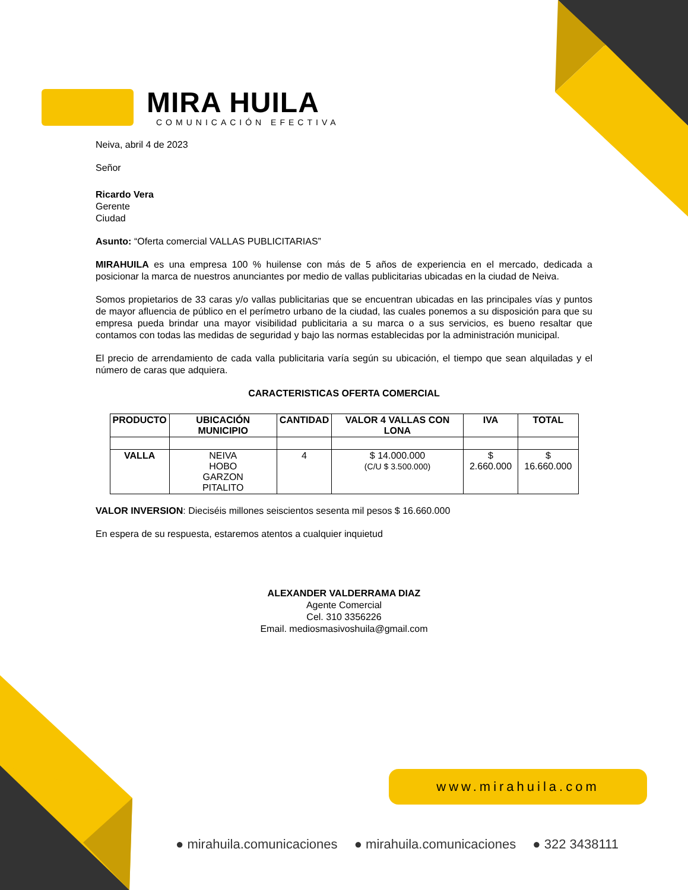MIRA HUILA
COMUNICACIÓN EFECTIVA
Neiva, abril 4 de 2023
Señor
Ricardo Vera
Gerente
Ciudad
Asunto: “Oferta comercial VALLAS PUBLICITARIAS”
MIRAHUILA es una empresa 100 % huilense con más de 5 años de experiencia en el mercado, dedicada a posicionar la marca de nuestros anunciantes por medio de vallas publicitarias ubicadas en la ciudad de Neiva.
Somos propietarios de 33 caras y/o vallas publicitarias que se encuentran ubicadas en las principales vías y puntos de mayor afluencia de público en el perímetro urbano de la ciudad, las cuales ponemos a su disposición para que su empresa pueda brindar una mayor visibilidad publicitaria a su marca o a sus servicios, es bueno resaltar que contamos con todas las medidas de seguridad y bajo las normas establecidas por la administración municipal.
El precio de arrendamiento de cada valla publicitaria varía según su ubicación, el tiempo que sean alquiladas y el número de caras que adquiera.
CARACTERISTICAS OFERTA COMERCIAL
| PRODUCTO | UBICACIÓN MUNICIPIO | CANTIDAD | VALOR 4 VALLAS CON LONA | IVA | TOTAL |
| --- | --- | --- | --- | --- | --- |
| VALLA | NEIVA HOBO GARZON PITALITO | 4 | $ 14.000.000 (C/U $ 3.500.000) | $ 2.660.000 | $ 16.660.000 |
VALOR INVERSION: Dieciséis millones seiscientos sesenta mil pesos $ 16.660.000
En espera de su respuesta, estaremos atentos a cualquier inquietud
ALEXANDER VALDERRAMA DIAZ
Agente Comercial
Cel. 310 3356226
Email. mediosmasivoshuila@gmail.com
www.mirahuila.com
● mirahuila.comunicaciones ● mirahuila.comunicaciones ● 322 3438111